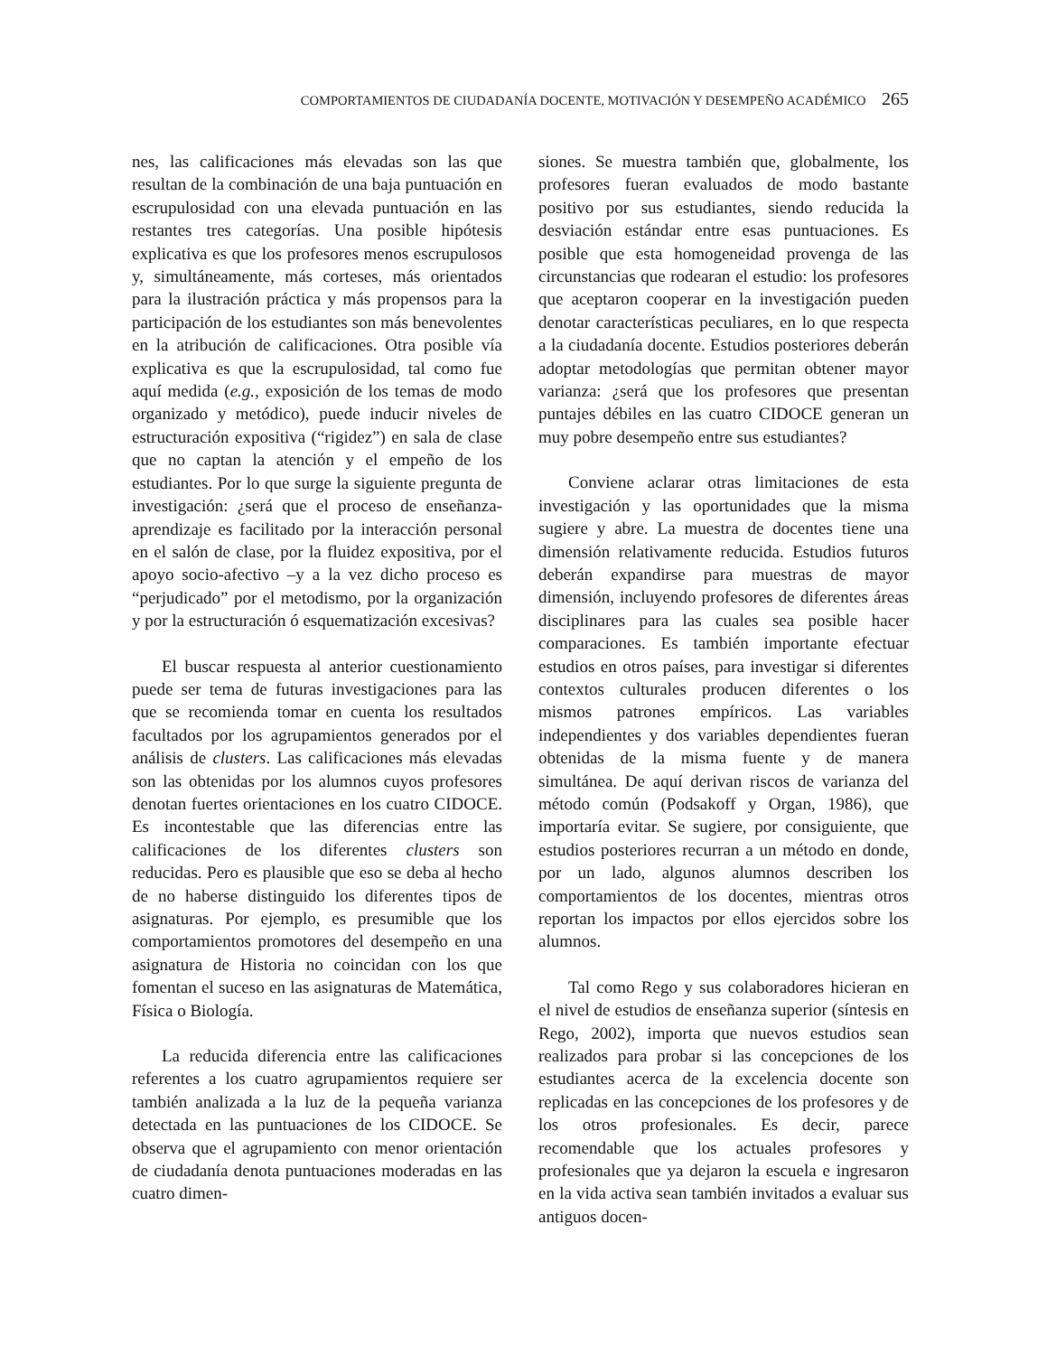COMPORTAMIENTOS DE CIUDADANÍA DOCENTE, MOTIVACIÓN Y DESEMPEÑO ACADÉMICO 265
nes, las calificaciones más elevadas son las que resultan de la combinación de una baja puntuación en escrupulosidad con una elevada puntuación en las restantes tres categorías. Una posible hipótesis explicativa es que los profesores menos escrupulosos y, simultáneamente, más corteses, más orientados para la ilustración práctica y más propensos para la participación de los estudiantes son más benevolentes en la atribución de calificaciones. Otra posible vía explicativa es que la escrupulosidad, tal como fue aquí medida (e.g., exposición de los temas de modo organizado y metódico), puede inducir niveles de estructuración expositiva (“rigidez”) en sala de clase que no captan la atención y el empeño de los estudiantes. Por lo que surge la siguiente pregunta de investigación: ¿será que el proceso de enseñanza-aprendizaje es facilitado por la interacción personal en el salón de clase, por la fluidez expositiva, por el apoyo socio-afectivo –y a la vez dicho proceso es “perjudicado” por el metodismo, por la organización y por la estructuración ó esquematización excesivas?
El buscar respuesta al anterior cuestionamiento puede ser tema de futuras investigaciones para las que se recomienda tomar en cuenta los resultados facultados por los agrupamientos generados por el análisis de clusters. Las calificaciones más elevadas son las obtenidas por los alumnos cuyos profesores denotan fuertes orientaciones en los cuatro CIDOCE. Es incontestable que las diferencias entre las calificaciones de los diferentes clusters son reducidas. Pero es plausible que eso se deba al hecho de no haberse distinguido los diferentes tipos de asignaturas. Por ejemplo, es presumible que los comportamientos promotores del desempeño en una asignatura de Historia no coincidan con los que fomentan el suceso en las asignaturas de Matemática, Física o Biología.
La reducida diferencia entre las calificaciones referentes a los cuatro agrupamientos requiere ser también analizada a la luz de la pequeña varianza detectada en las puntuaciones de los CIDOCE. Se observa que el agrupamiento con menor orientación de ciudadanía denota puntuaciones moderadas en las cuatro dimen-
siones. Se muestra también que, globalmente, los profesores fueran evaluados de modo bastante positivo por sus estudiantes, siendo reducida la desviación estándar entre esas puntuaciones. Es posible que esta homogeneidad provenga de las circunstancias que rodearan el estudio: los profesores que aceptaron cooperar en la investigación pueden denotar características peculiares, en lo que respecta a la ciudadanía docente. Estudios posteriores deberán adoptar metodologías que permitan obtener mayor varianza: ¿será que los profesores que presentan puntajes débiles en las cuatro CIDOCE generan un muy pobre desempeño entre sus estudiantes?
Conviene aclarar otras limitaciones de esta investigación y las oportunidades que la misma sugiere y abre. La muestra de docentes tiene una dimensión relativamente reducida. Estudios futuros deberán expandirse para muestras de mayor dimensión, incluyendo profesores de diferentes áreas disciplinares para las cuales sea posible hacer comparaciones. Es también importante efectuar estudios en otros países, para investigar si diferentes contextos culturales producen diferentes o los mismos patrones empíricos. Las variables independientes y dos variables dependientes fueran obtenidas de la misma fuente y de manera simultánea. De aquí derivan riscos de varianza del método común (Podsakoff y Organ, 1986), que importaría evitar. Se sugiere, por consiguiente, que estudios posteriores recurran a un método en donde, por un lado, algunos alumnos describen los comportamientos de los docentes, mientras otros reportan los impactos por ellos ejercidos sobre los alumnos.
Tal como Rego y sus colaboradores hicieran en el nivel de estudios de enseñanza superior (síntesis en Rego, 2002), importa que nuevos estudios sean realizados para probar si las concepciones de los estudiantes acerca de la excelencia docente son replicadas en las concepciones de los profesores y de los otros profesionales. Es decir, parece recomendable que los actuales profesores y profesionales que ya dejaron la escuela e ingresaron en la vida activa sean también invitados a evaluar sus antiguos docen-